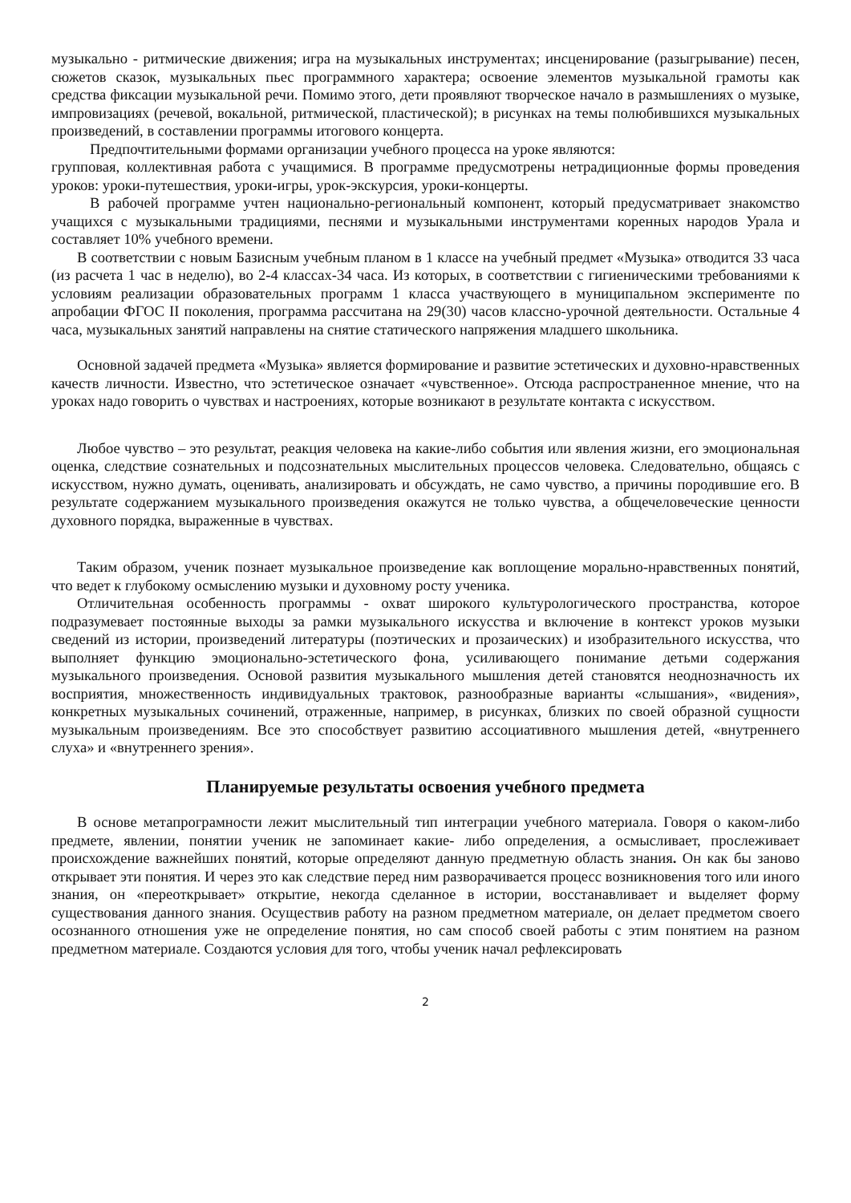музыкально - ритмические движения; игра на музыкальных инструментах; инсценирование (разыгрывание) песен, сюжетов сказок, музыкальных пьес программного характера; освоение элементов музыкальной грамоты как средства фиксации музыкальной речи. Помимо этого, дети проявляют творческое начало в размышлениях о музыке, импровизациях (речевой, вокальной, ритмической, пластической); в рисунках на темы полюбившихся музыкальных произведений, в составлении программы итогового концерта.
Предпочтительными формами организации учебного процесса на уроке являются:
групповая, коллективная работа с учащимися. В программе предусмотрены нетрадиционные формы проведения уроков: уроки-путешествия, уроки-игры, урок-экскурсия, уроки-концерты.
В рабочей программе учтен национально-региональный компонент, который предусматривает знакомство учащихся с музыкальными традициями, песнями и музыкальными инструментами коренных народов Урала и составляет 10% учебного времени.
В соответствии с новым Базисным учебным планом в 1 классе на учебный предмет «Музыка» отводится 33 часа (из расчета 1 час в неделю), во 2-4 классах-34 часа. Из которых, в соответствии с гигиеническими требованиями к условиям реализации образовательных программ 1 класса участвующего в муниципальном эксперименте по апробации ФГОС II поколения, программа рассчитана на 29(30) часов классно-урочной деятельности. Остальные 4 часа, музыкальных занятий направлены на снятие статического напряжения младшего школьника.
Основной задачей предмета «Музыка» является формирование и развитие эстетических и духовно-нравственных качеств личности. Известно, что эстетическое означает «чувственное». Отсюда распространенное мнение, что на уроках надо говорить о чувствах и настроениях, которые возникают в результате контакта с искусством.
Любое чувство – это результат, реакция человека на какие-либо события или явления жизни, его эмоциональная оценка, следствие сознательных и подсознательных мыслительных процессов человека. Следовательно, общаясь с искусством, нужно думать, оценивать, анализировать и обсуждать, не само чувство, а причины породившие его. В результате содержанием музыкального произведения окажутся не только чувства, а общечеловеческие ценности духовного порядка, выраженные в чувствах.
Таким образом, ученик познает музыкальное произведение как воплощение морально-нравственных понятий, что ведет к глубокому осмыслению музыки и духовному росту ученика.
Отличительная особенность программы - охват широкого культурологического пространства, которое подразумевает постоянные выходы за рамки музыкального искусства и включение в контекст уроков музыки сведений из истории, произведений литературы (поэтических и прозаических) и изобразительного искусства, что выполняет функцию эмоционально-эстетического фона, усиливающего понимание детьми содержания музыкального произведения. Основой развития музыкального мышления детей становятся неоднозначность их восприятия, множественность индивидуальных трактовок, разнообразные варианты «слышания», «видения», конкретных музыкальных сочинений, отраженные, например, в рисунках, близких по своей образной сущности музыкальным произведениям. Все это способствует развитию ассоциативного мышления детей, «внутреннего слуха» и «внутреннего зрения».
Планируемые результаты освоения учебного предмета
В основе метапрограмности лежит мыслительный тип интеграции учебного материала. Говоря о каком-либо предмете, явлении, понятии ученик не запоминает какие- либо определения, а осмысливает, прослеживает происхождение важнейших понятий, которые определяют данную предметную область знания. Он как бы заново открывает эти понятия. И через это как следствие перед ним разворачивается процесс возникновения того или иного знания, он «переоткрывает» открытие, некогда сделанное в истории, восстанавливает и выделяет форму существования данного знания. Осуществив работу на разном предметном материале, он делает предметом своего осознанного отношения уже не определение понятия, но сам способ своей работы с этим понятием на разном предметном материале. Создаются условия для того, чтобы ученик начал рефлексировать
2